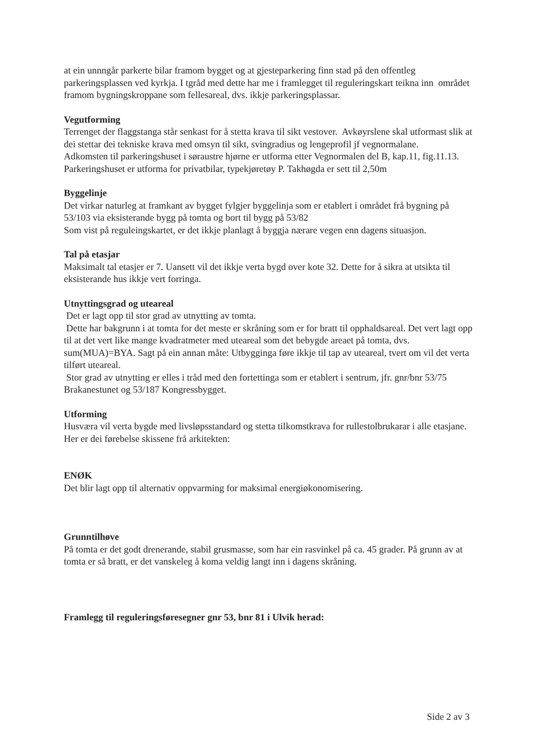at ein unnngår parkerte bilar framom bygget og at gjesteparkering finn stad på den offentleg parkeringsplassen ved kyrkja. I tgråd med dette har me i framlegget til reguleringskart teikna inn området framom bygningskroppane som fellesareal, dvs. ikkje parkeringsplassar.
Vegutforming
Terrenget der flaggstanga står senkast for å stetta krava til sikt vestover. Avkøyrslene skal utformast slik at dei stettar dei tekniske krava med omsyn til sikt, svingradius og lengeprofil jf vegnormalane.
Adkomsten til parkeringshuset i søraustre hjørne er utforma etter Vegnormalen del B, kap.11, fig.11.13.
Parkeringshuset er utforma for privatbilar, typekjøretøy P. Takhøgda er sett til 2,50m
Byggelinje
Det virkar naturleg at framkant av bygget fylgjer byggelinja som er etablert i området frå bygning på 53/103 via eksisterande bygg på tomta og bort til bygg på 53/82
Som vist på reguleingskartet, er det ikkje planlagt å byggja nærare vegen enn dagens situasjon.
Tal på etasjar
Maksimalt tal etasjer er 7. Uansett vil det ikkje verta bygd over kote 32. Dette for å sikra at utsikta til eksisterande hus ikkje vert forringa.
Utnyttingsgrad og uteareal
Det er lagt opp til stor grad av utnytting av tomta.
Dette har bakgrunn i at tomta for det meste er skråning som er for bratt til opphaldsareal. Det vert lagt opp til at det vert like mange kvadratmeter med uteareal som det bebygde areaet på tomta, dvs. sum(MUA)=BYA. Sagt på ein annan måte: Utbygginga føre ikkje til tap av uteareal, tvert om vil det verta tilført uteareal.
Stor grad av utnytting er elles i tråd med den fortettinga som er etablert i sentrum, jfr. gnr/bnr 53/75 Brakanestunet og 53/187 Kongressbygget.
Utforming
Husværa vil verta bygde med livsløpsstandard og stetta tilkomstkrava for rullestolbrukarar i alle etasjane.
Her er dei førebelse skissene frå arkitekten:
ENØK
Det blir lagt opp til alternativ oppvarming for maksimal energiøkonomisering.
Grunntilhøve
På tomta er det godt drenerande, stabil grusmasse, som har ein rasvinkel på ca. 45 grader. På grunn av at tomta er så bratt, er det vanskeleg å koma veldig langt inn i dagens skråning.
Framlegg til reguleringsføresegner gnr 53, bnr 81 i Ulvik herad:
Side 2 av 3